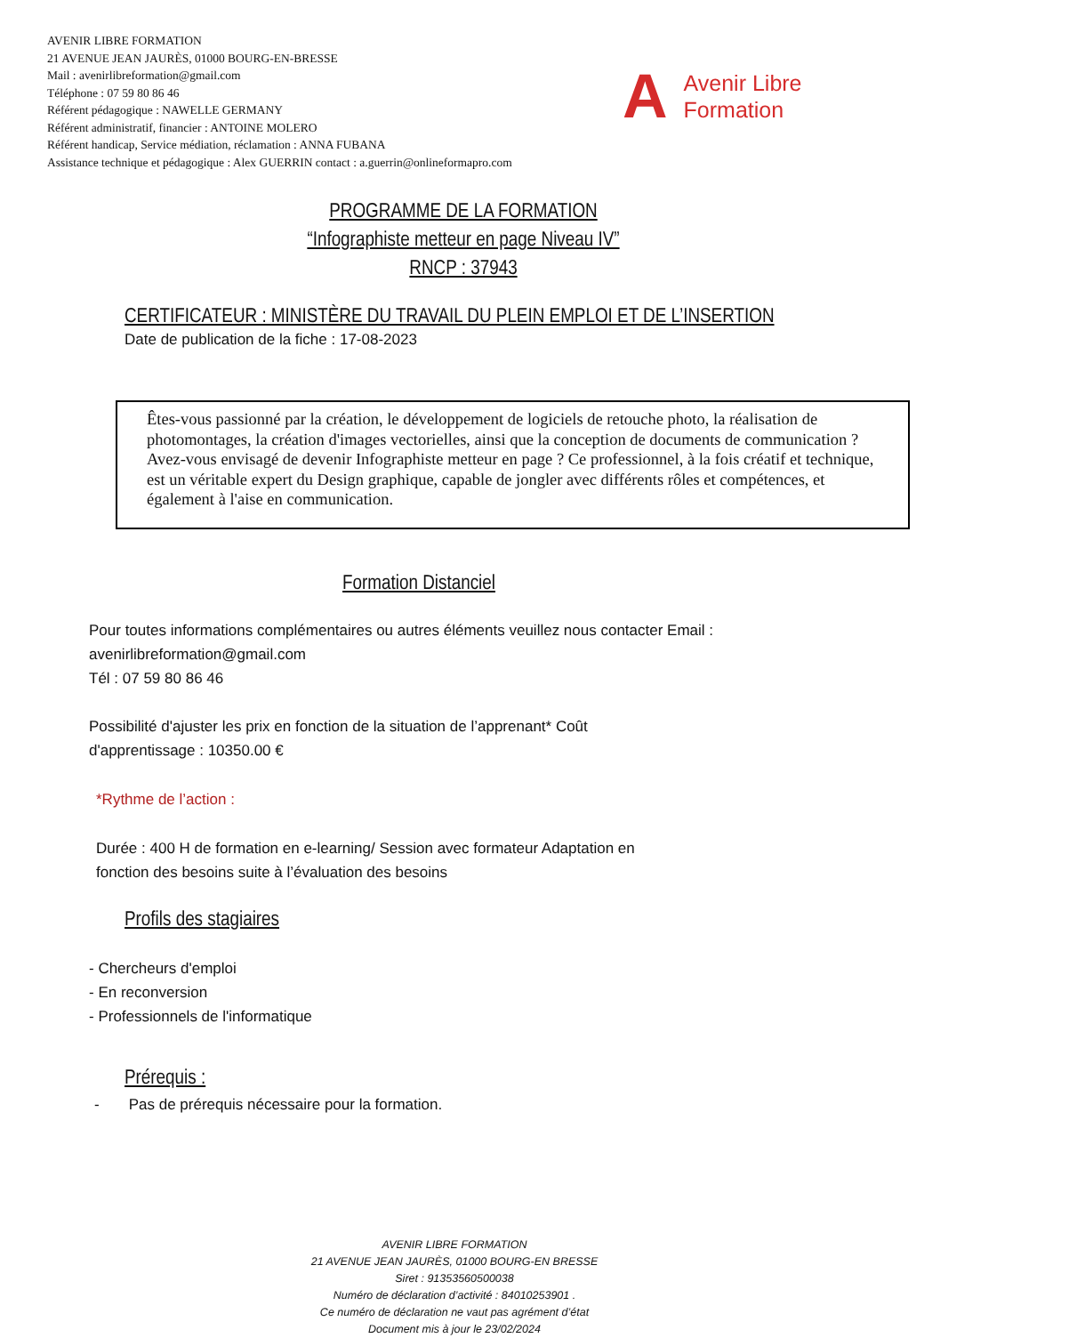AVENIR LIBRE FORMATION
21 AVENUE JEAN JAURÈS, 01000 BOURG-EN-BRESSE
Mail : avenirlibreformation@gmail.com
Téléphone : 07 59 80 86 46
Référent pédagogique : NAWELLE GERMANY
Référent administratif, financier : ANTOINE MOLERO
Référent handicap, Service médiation, réclamation : ANNA FUBANA
Assistance technique et pédagogique : Alex GUERRIN contact : a.guerrin@onlineformapro.com
A
Avenir Libre
Formation
PROGRAMME DE LA FORMATION
“Infographiste metteur en page Niveau IV”
RNCP : 37943
CERTIFICATEUR : MINISTÈRE DU TRAVAIL DU PLEIN EMPLOI ET DE L’INSERTION
Date de publication de la fiche : 17-08-2023
Êtes-vous passionné par la création, le développement de logiciels de retouche photo, la réalisation de photomontages, la création d'images vectorielles, ainsi que la conception de documents de communication ? Avez-vous envisagé de devenir Infographiste metteur en page ? Ce professionnel, à la fois créatif et technique, est un véritable expert du Design graphique, capable de jongler avec différents rôles et compétences, et également à l'aise en communication.
Formation Distanciel
Pour toutes informations complémentaires ou autres éléments veuillez nous contacter Email :
avenirlibreformation@gmail.com
Tél : 07 59 80 86 46
Possibilité d'ajuster les prix en fonction de la situation de l’apprenant* Coût
d'apprentissage : 10350.00 €
*Rythme de l’action :
Durée : 400 H de formation en e-learning/ Session avec formateur Adaptation en
fonction des besoins suite à l’évaluation des besoins
Profils des stagiaires
- Chercheurs d'emploi
- En reconversion
- Professionnels de l'informatique
Prérequis :
- Pas de prérequis nécessaire pour la formation.
AVENIR LIBRE FORMATION
21 AVENUE JEAN JAURÈS, 01000 BOURG-EN BRESSE
Siret : 91353560500038
Numéro de déclaration d’activité : 84010253901 .
Ce numéro de déclaration ne vaut pas agrément d’état
Document mis à jour le 23/02/2024